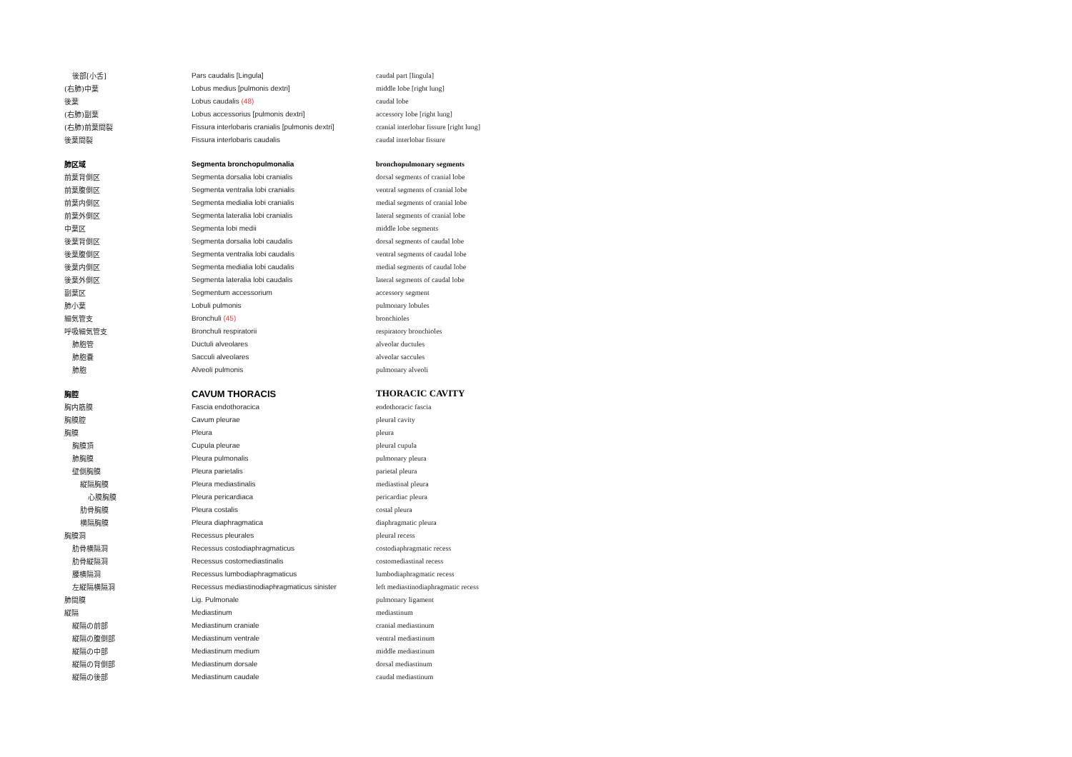| 後部[小舌] | Pars caudalis [Lingula] | caudal part [lingula] |
| (右肺)中葉 | Lobus medius [pulmonis dextri] | middle lobe [right lung] |
| 後葉 | Lobus caudalis (48) | caudal lobe |
| (右肺)副葉 | Lobus accessorius [pulmonis dextri] | accessory lobe [right lung] |
| (右肺)前葉間裂 | Fissura interlobaris cranialis [pulmonis dextri] | cranial interlobar fissure [right lung] |
| 後葉間裂 | Fissura interlobaris caudalis | caudal interlobar fissure |
| 肺区域 | Segmenta bronchopulmonalia | bronchopulmonary segments |
| 前葉背側区 | Segmenta dorsalia lobi cranialis | dorsal segments of cranial lobe |
| 前葉腹側区 | Segmenta ventralia lobi cranialis | ventral segments of cranial lobe |
| 前葉内側区 | Segmenta medialia lobi cranialis | medial segments of cranial lobe |
| 前葉外側区 | Segmenta lateralia lobi cranialis | lateral segments of cranial lobe |
| 中葉区 | Segmenta lobi medii | middle lobe segments |
| 後葉背側区 | Segmenta dorsalia lobi caudalis | dorsal segments of caudal lobe |
| 後葉腹側区 | Segmenta ventralia lobi caudalis | ventral segments of caudal lobe |
| 後葉内側区 | Segmenta medialia lobi caudalis | medial segments of caudal lobe |
| 後葉外側区 | Segmenta lateralia lobi caudalis | lateral segments of caudal lobe |
| 副葉区 | Segmentum accessorium | accessory segment |
| 肺小葉 | Lobuli pulmonis | pulmonary lobules |
| 細気管支 | Bronchuli (45) | bronchioles |
| 呼吸細気管支 | Bronchuli respiratorii | respiratory bronchioles |
| 肺胞管 | Ductuli alveolares | alveolar ductules |
| 肺胞嚢 | Sacculi alveolares | alveolar saccules |
| 肺胞 | Alveoli pulmonis | pulmonary alveoli |
| 胸腔 | CAVUM THORACIS | THORACIC CAVITY |
| 胸内筋膜 | Fascia endothoracica | endothoracic fascia |
| 胸膜腔 | Cavum pleurae | pleural cavity |
| 胸膜 | Pleura | pleura |
| 胸膜頂 | Cupula pleurae | pleural cupula |
| 肺胸膜 | Pleura pulmonalis | pulmonary pleura |
| 壁側胸膜 | Pleura parietalis | parietal pleura |
| 縦隔胸膜 | Pleura mediastinalis | mediastinal pleura |
| 心膜胸膜 | Pleura pericardiaca | pericardiac pleura |
| 肋骨胸膜 | Pleura costalis | costal pleura |
| 横隔胸膜 | Pleura diaphragmatica | diaphragmatic pleura |
| 胸膜洞 | Recessus pleurales | pleural recess |
| 肋骨横隔洞 | Recessus costodiaphragmaticus | costodiaphragmatic recess |
| 肋骨縦隔洞 | Recessus costomediastinalis | costomediastinal recess |
| 腰横隔洞 | Recessus lumbodiaphragmaticus | lumbodiaphragmatic recess |
| 左縦隔横隔洞 | Recessus mediastinodiaphragmaticus sinister | left mediastinodiaphragmatic recess |
| 肺間膜 | Lig. Pulmonale | pulmonary ligament |
| 縦隔 | Mediastinum | mediastinum |
| 縦隔の前部 | Mediastinum craniale | cranial mediastinum |
| 縦隔の腹側部 | Mediastinum ventrale | ventral mediastinum |
| 縦隔の中部 | Mediastinum medium | middle mediastinum |
| 縦隔の背側部 | Mediastinum dorsale | dorsal mediastinum |
| 縦隔の後部 | Mediastinum caudale | caudal mediastinum |